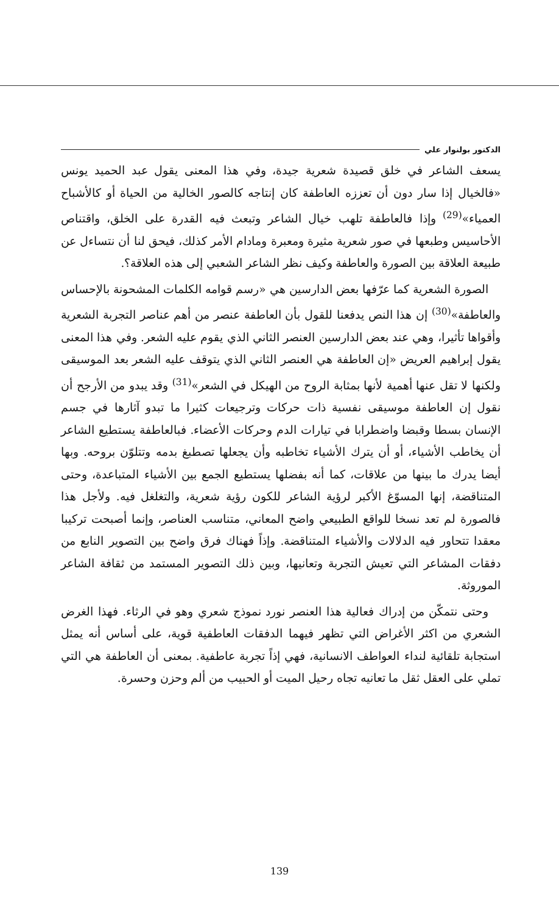الدكتور بولنوار علي
يسعف الشاعر في خلق قصيدة شعرية جيدة، وفي هذا المعنى يقول عبد الحميد يونس «فالخيال إذا سار دون أن تعززه العاطفة كان إنتاجه كالصور الخالية من الحياة أو كالأشباح العمياء»<sup>(29)</sup> وإذا فالعاطفة تلهب خيال الشاعر وتبعث فيه القدرة على الخلق، واقتناص الأحاسيس وطبعها في صور شعرية مثيرة ومعبرة ومادام الأمر كذلك، فيحق لنا أن نتساءل عن طبيعة العلاقة بين الصورة والعاطفة وكيف نظر الشاعر الشعبي إلى هذه العلاقة؟.
الصورة الشعرية كما عرّفها بعض الدارسين هي «رسم قوامه الكلمات المشحونة بالإحساس والعاطفة»<sup>(30)</sup> إن هذا النص يدفعنا للقول بأن العاطفة عنصر من أهم عناصر التجربة الشعرية وأقواها تأثيرا، وهي عند بعض الدارسين العنصر الثاني الذي يقوم عليه الشعر. وفي هذا المعنى يقول إبراهيم العريض «إن العاطفة هي العنصر الثاني الذي يتوقف عليه الشعر بعد الموسيقى ولكنها لا تقل عنها أهمية لأنها بمثابة الروح من الهيكل في الشعر»<sup>(31)</sup> وقد يبدو من الأرجح أن نقول إن العاطفة موسيقى نفسية ذات حركات وترجيعات كثيرا ما تبدو آثارها في جسم الإنسان بسطا وقبضا واضطرابا في تيارات الدم وحركات الأعضاء. فبالعاطفة يستطيع الشاعر أن يخاطب الأشياء، أو أن يترك الأشياء تخاطبه وأن يجعلها تصطبغ بدمه وتتلوّن بروحه. وبها أيضا يدرك ما بينها من علاقات، كما أنه بفضلها يستطيع الجمع بين الأشياء المتباعدة، وحتى المتناقضة، إنها المسوّغ الأكبر لرؤية الشاعر للكون رؤية شعرية، والتغلغل فيه. ولأجل هذا فالصورة لم تعد نسخا للواقع الطبيعي واضح المعاني، متناسب العناصر، وإنما أصبحت تركيبا معقدا تتحاور فيه الدلالات والأشياء المتناقضة. وإذاً فهناك فرق واضح بين التصوير النابع من دفقات المشاعر التي تعيش التجربة وتعانيها، وبين ذلك التصوير المستمد من ثقافة الشاعر الموروثة.
وحتى نتمكّن من إدراك فعالية هذا العنصر نورد نموذج شعري وهو في الرثاء. فهذا الغرض الشعري من اكثر الأغراض التي تظهر فيهما الدفقات العاطفية قوية، على أساس أنه يمثل استجابة تلقائية لنداء العواطف الانسانية، فهي إذاً تجربة عاطفية. بمعنى أن العاطفة هي التي تملي على العقل ثقل ما تعانيه تجاه رحيل الميت أو الحبيب من ألم وحزن وحسرة.
139